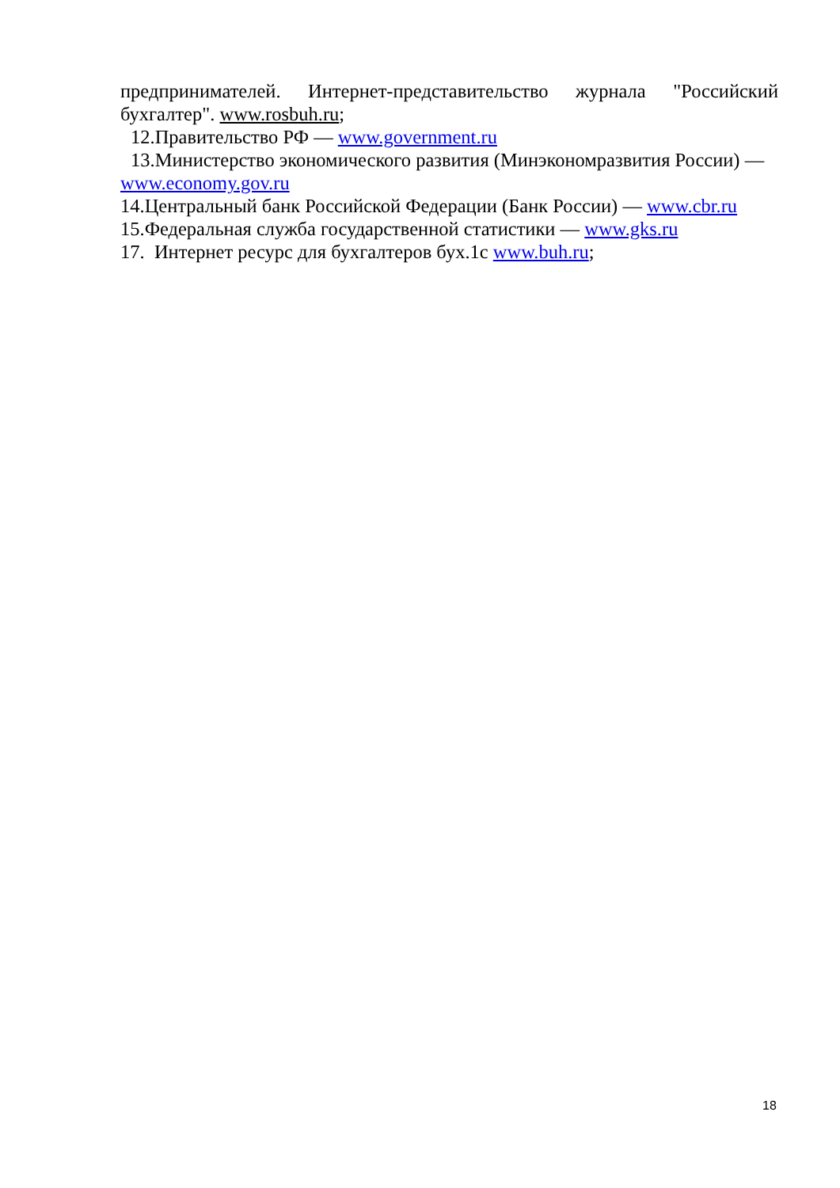предпринимателей. Интернет-представительство журнала "Российский бухгалтер". www.rosbuh.ru;
12.Правительство РФ — www.government.ru
13.Министерство экономического развития (Минэкономразвития России) —
www.economy.gov.ru
14.Центральный банк Российской Федерации (Банк России) — www.cbr.ru
15.Федеральная служба государственной статистики — www.gks.ru
17. Интернет ресурс для бухгалтеров бух.1с www.buh.ru;
18